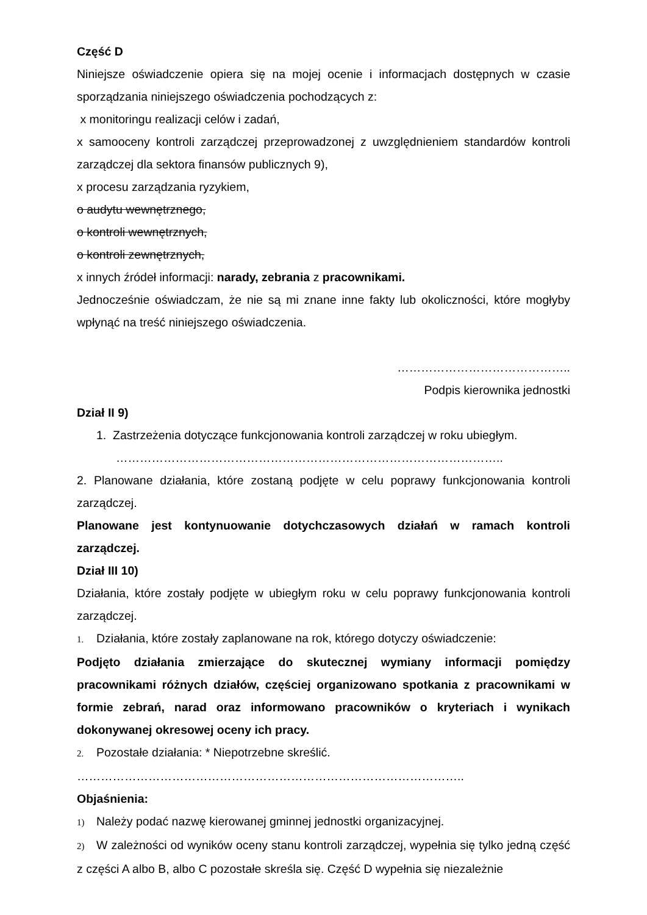Część D
Niniejsze oświadczenie opiera się na mojej ocenie i informacjach dostępnych w czasie sporządzania niniejszego oświadczenia pochodzących z:
x monitoringu realizacji celów i zadań,
x samooceny kontroli zarządczej przeprowadzonej z uwzględnieniem standardów kontroli zarządczej dla sektora finansów publicznych 9),
x procesu zarządzania ryzykiem,
o audytu wewnętrznego,
o kontroli wewnętrznych,
o kontroli zewnętrznych,
x innych źródeł informacji: narady, zebrania z pracownikami.
Jednocześnie oświadczam, że nie są mi znane inne fakty lub okoliczności, które mogłyby wpłynąć na treść niniejszego oświadczenia.
……………………………………..
Podpis kierownika jednostki
Dział II 9)
1. Zastrzeżenia dotyczące funkcjonowania kontroli zarządczej w roku ubiegłym.
……………………………………………………………………………………..
2. Planowane działania, które zostaną podjęte w celu poprawy funkcjonowania kontroli zarządczej.
Planowane jest kontynuowanie dotychczasowych działań w ramach kontroli zarządczej.
Dział III 10)
Działania, które zostały podjęte w ubiegłym roku w celu poprawy funkcjonowania kontroli zarządczej.
1. Działania, które zostały zaplanowane na rok, którego dotyczy oświadczenie:
Podjęto działania zmierzające do skutecznej wymiany informacji pomiędzy pracownikami różnych działów, częściej organizowano spotkania z pracownikami w formie zebrań, narad oraz informowano pracowników o kryteriach i wynikach dokonywanej okresowej oceny ich pracy.
2. Pozostałe działania: * Niepotrzebne skreślić.
……………………………………………………………………………………..
Objaśnienia:
1) Należy podać nazwę kierowanej gminnej jednostki organizacyjnej.
2) W zależności od wyników oceny stanu kontroli zarządczej, wypełnia się tylko jedną część z części A albo B, albo C pozostałe skreśla się. Część D wypełnia się niezależnie